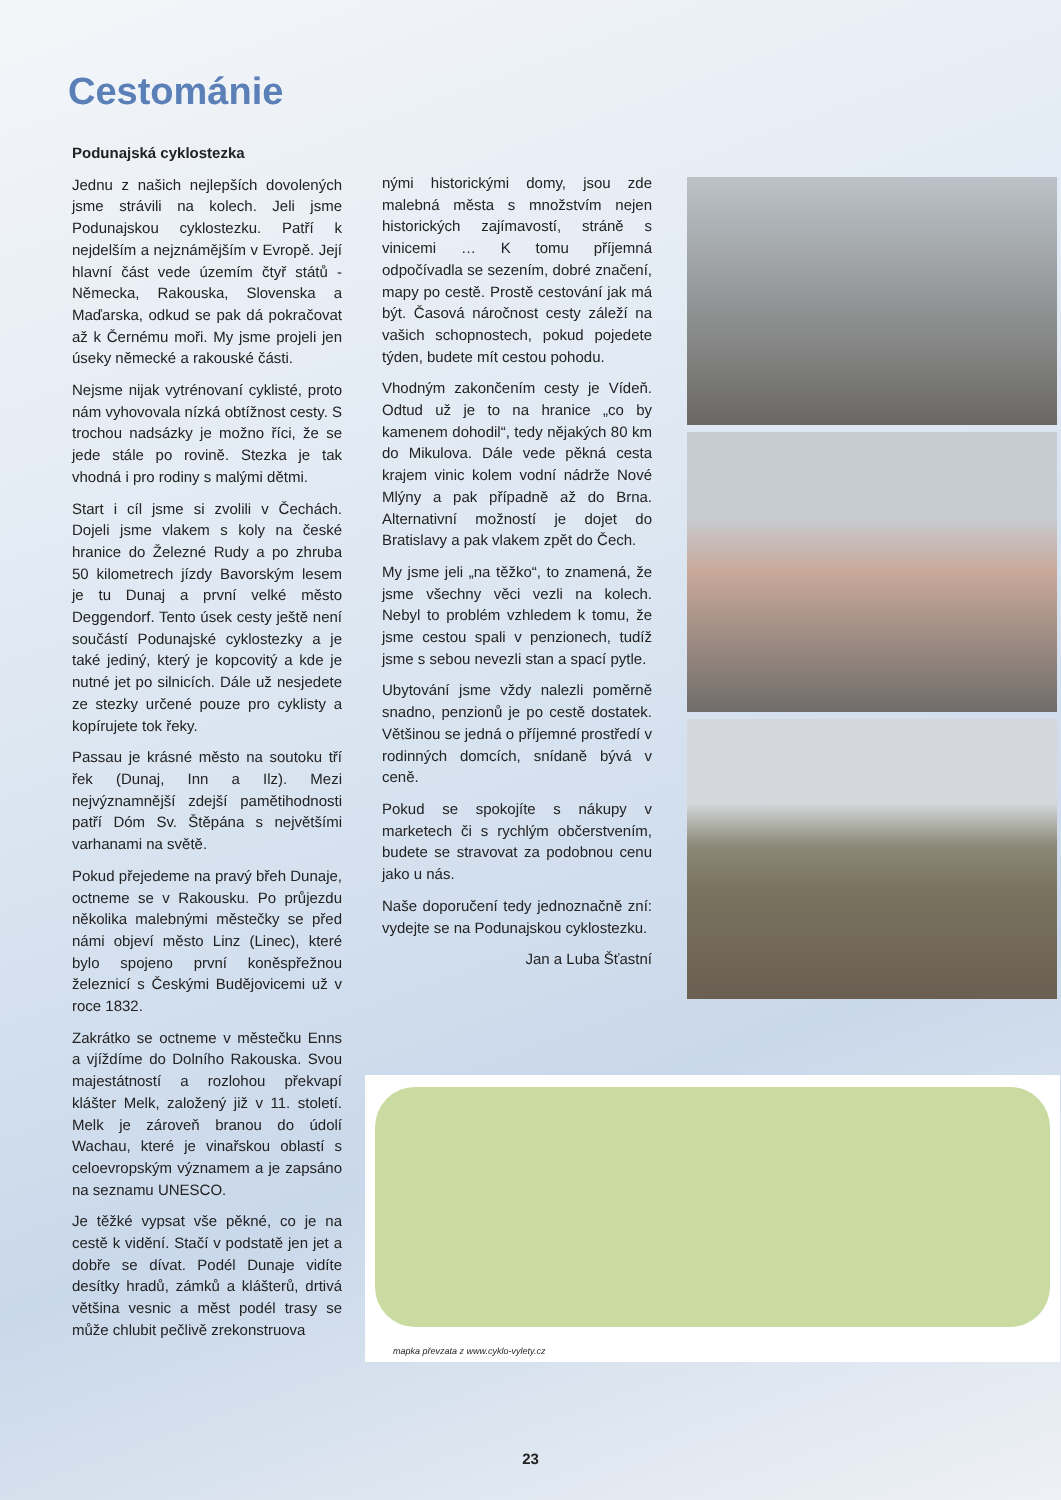Cestománie
Podunajská cyklostezka
Jednu z našich nejlepších dovolených jsme strávili na kolech. Jeli jsme Podunajskou cyklostezku. Patří k nejdelším a nejznámějším v Evropě. Její hlavní část vede územím čtyř států - Německa, Rakouska, Slovenska a Maďarska, odkud se pak dá pokračovat až k Černému moři. My jsme projeli jen úseky německé a rakouské části.
Nejsme nijak vytrénovaní cyklisté, proto nám vyhovovala nízká obtížnost cesty. S trochou nadsázky je možno říci, že se jede stále po rovině. Stezka je tak vhodná i pro rodiny s malými dětmi.
Start i cíl jsme si zvolili v Čechách. Dojeli jsme vlakem s koly na české hranice do Železné Rudy a po zhruba 50 kilometrech jízdy Bavorským lesem je tu Dunaj a první velké město Deggendorf. Tento úsek cesty ještě není součástí Podunajské cyklostezky a je také jediný, který je kopcovitý a kde je nutné jet po silnicích. Dále už nesjedete ze stezky určené pouze pro cyklisty a kopírujete tok řeky.
Passau je krásné město na soutoku tří řek (Dunaj, Inn a Ilz). Mezi nejvýznamnější zdejší pamětihodnosti patří Dóm Sv. Štěpána s největšími varhanami na světě.
Pokud přejedeme na pravý břeh Dunaje, octneme se v Rakousku. Po průjezdu několika malebnými městečky se před námi objeví město Linz (Linec), které bylo spojeno první koněspřežnou železnicí s Českými Budějovicemi už v roce 1832.
Zakrátko se octneme v městečku Enns a vjíždíme do Dolního Rakouska. Svou majestátností a rozlohou překvapí klášter Melk, založený již v 11. století. Melk je zároveň branou do údolí Wachau, které je vinařskou oblastí s celoevropským významem a je zapsáno na seznamu UNESCO.
Je těžké vypsat vše pěkné, co je na cestě k vidění. Stačí v podstatě jen jet a dobře se dívat. Podél Dunaje vidíte desítky hradů, zámků a klášterů, drtivá většina vesnic a měst podél trasy se může chlubit pečlivě zrekonstruova
nými historickými domy, jsou zde malebná města s množstvím nejen historických zajímavostí, stráně s vinicemi … K tomu příjemná odpočívadla se sezením, dobré značení, mapy po cestě. Prostě cestování jak má být. Časová náročnost cesty záleží na vašich schopnostech, pokud pojedete týden, budete mít cestou pohodu.
Vhodným zakončením cesty je Vídeň. Odtud už je to na hranice „co by kamenem dohodil“, tedy nějakých 80 km do Mikulova. Dále vede pěkná cesta krajem vinic kolem vodní nádrže Nové Mlýny a pak případně až do Brna. Alternativní možností je dojet do Bratislavy a pak vlakem zpět do Čech.
My jsme jeli „na těžko“, to znamená, že jsme všechny věci vezli na kolech. Nebyl to problém vzhledem k tomu, že jsme cestou spali v penzionech, tudíž jsme s sebou nevezli stan a spací pytle.
Ubytování jsme vždy nalezli poměrně snadno, penzionů je po cestě dostatek. Většinou se jedná o příjemné prostředí v rodinných domcích, snídaně bývá v ceně.
Pokud se spokojíte s nákupy v marketech či s rychlým občerstvením, budete se stravovat za podobnou cenu jako u nás.
Naše doporučení tedy jednoznačně zní: vydejte se na Podunajskou cyklostezku.
Jan a Luba Šťastní
mapka převzata z www.cyklo-vylety.cz
23